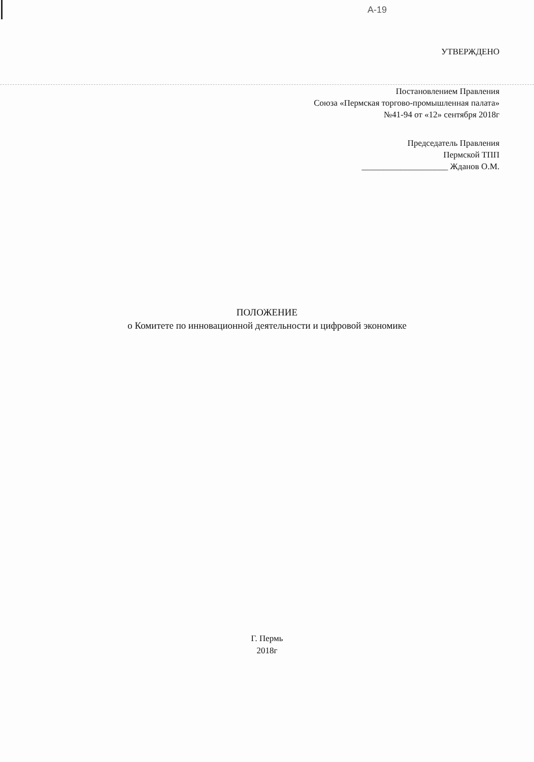A-19
УТВЕРЖДЕНО
Постановлением Правления
Союза «Пермская торгово-промышленная палата»
№41-94 от «12» сентября 2018г
Председатель Правления
Пермской ТПП
____________________ Жданов О.М.
ПОЛОЖЕНИЕ
о Комитете по инновационной деятельности и цифровой экономике
Г. Пермь
2018г